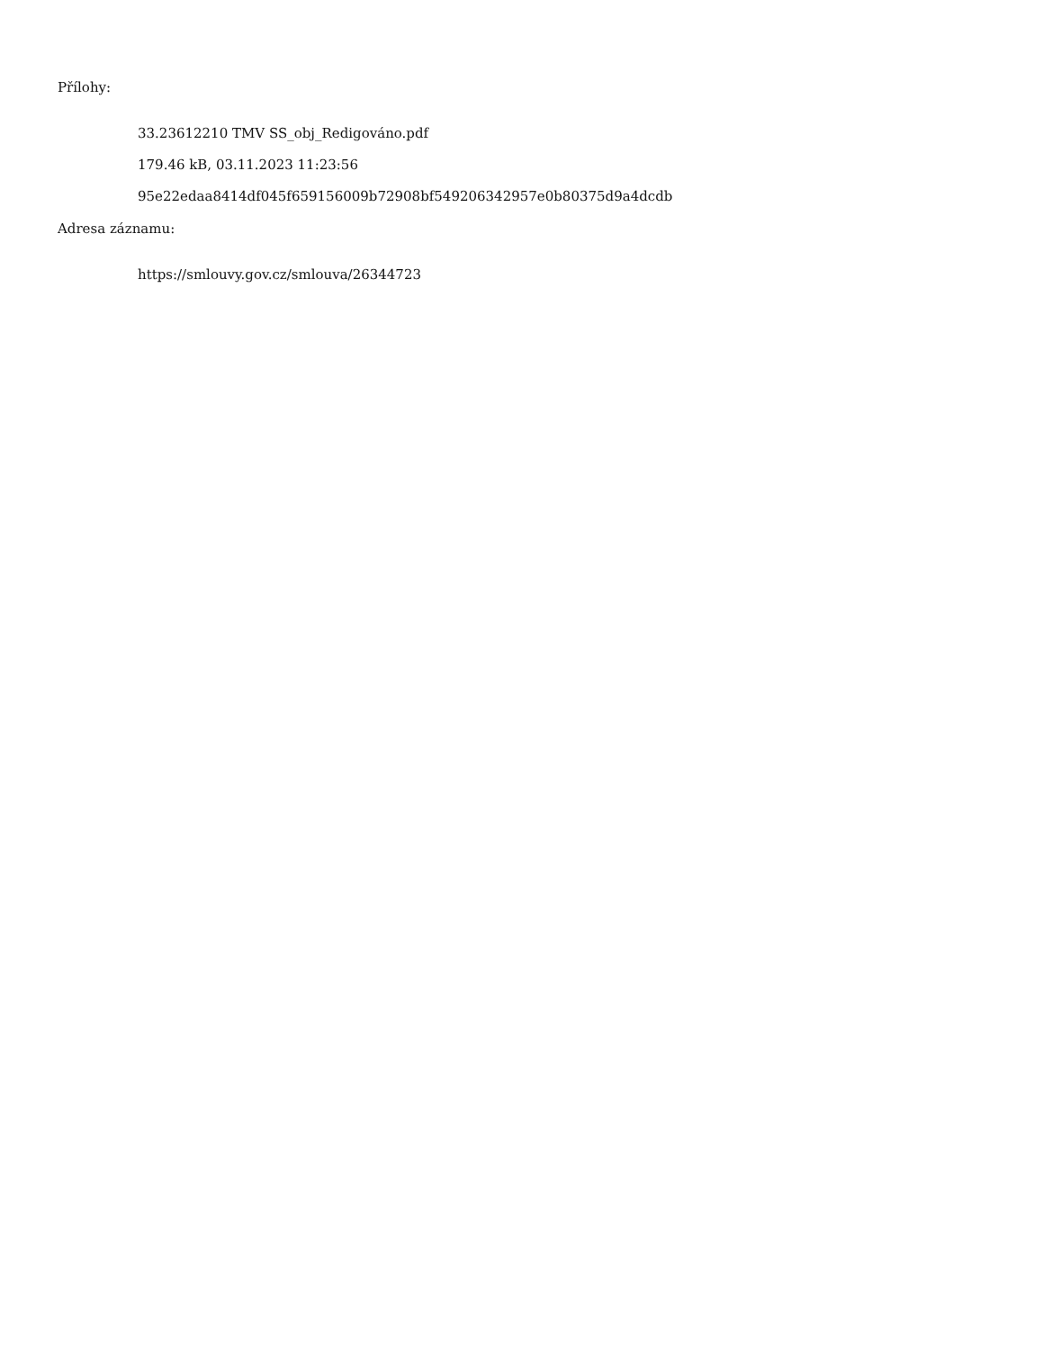Přílohy:
33.23612210 TMV SS_obj_Redigováno.pdf
179.46 kB, 03.11.2023 11:23:56
95e22edaa8414df045f659156009b72908bf549206342957e0b80375d9a4dcdb
Adresa záznamu:
https://smlouvy.gov.cz/smlouva/26344723